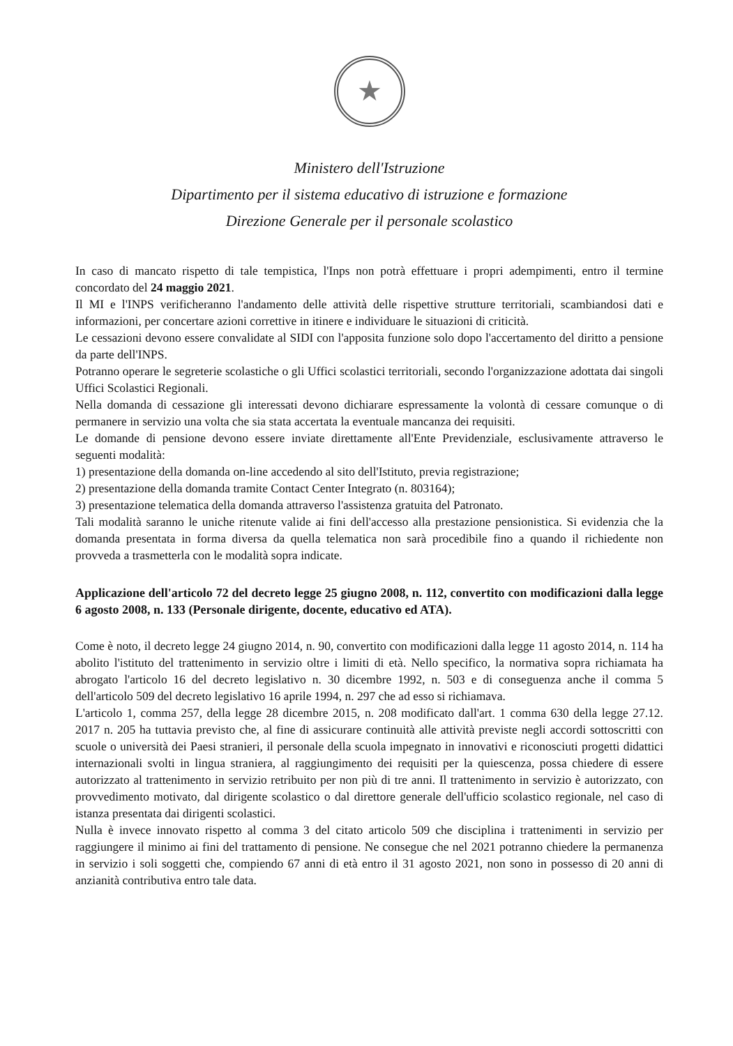★
Ministero dell'Istruzione
Dipartimento per il sistema educativo di istruzione e formazione
Direzione Generale per il personale scolastico
In caso di mancato rispetto di tale tempistica, l'Inps non potrà effettuare i propri adempimenti, entro il termine concordato del 24 maggio 2021.
Il MI e l'INPS verificheranno l'andamento delle attività delle rispettive strutture territoriali, scambiandosi dati e informazioni, per concertare azioni correttive in itinere e individuare le situazioni di criticità.
Le cessazioni devono essere convalidate al SIDI con l'apposita funzione solo dopo l'accertamento del diritto a pensione da parte dell'INPS.
Potranno operare le segreterie scolastiche o gli Uffici scolastici territoriali, secondo l'organizzazione adottata dai singoli Uffici Scolastici Regionali.
Nella domanda di cessazione gli interessati devono dichiarare espressamente la volontà di cessare comunque o di permanere in servizio una volta che sia stata accertata la eventuale mancanza dei requisiti.
Le domande di pensione devono essere inviate direttamente all'Ente Previdenziale, esclusivamente attraverso le seguenti modalità:
1) presentazione della domanda on-line accedendo al sito dell'Istituto, previa registrazione;
2) presentazione della domanda tramite Contact Center Integrato (n. 803164);
3) presentazione telematica della domanda attraverso l'assistenza gratuita del Patronato.
Tali modalità saranno le uniche ritenute valide ai fini dell'accesso alla prestazione pensionistica. Si evidenzia che la domanda presentata in forma diversa da quella telematica non sarà procedibile fino a quando il richiedente non provveda a trasmetterla con le modalità sopra indicate.
Applicazione dell'articolo 72 del decreto legge 25 giugno 2008, n. 112, convertito con modificazioni dalla legge 6 agosto 2008, n. 133 (Personale dirigente, docente, educativo ed ATA).
Come è noto, il decreto legge 24 giugno 2014, n. 90, convertito con modificazioni dalla legge 11 agosto 2014, n. 114 ha abolito l'istituto del trattenimento in servizio oltre i limiti di età. Nello specifico, la normativa sopra richiamata ha abrogato l'articolo 16 del decreto legislativo n. 30 dicembre 1992, n. 503 e di conseguenza anche il comma 5 dell'articolo 509 del decreto legislativo 16 aprile 1994, n. 297 che ad esso si richiamava.
L'articolo 1, comma 257, della legge 28 dicembre 2015, n. 208 modificato dall'art. 1 comma 630 della legge 27.12. 2017 n. 205 ha tuttavia previsto che, al fine di assicurare continuità alle attività previste negli accordi sottoscritti con scuole o università dei Paesi stranieri, il personale della scuola impegnato in innovativi e riconosciuti progetti didattici internazionali svolti in lingua straniera, al raggiungimento dei requisiti per la quiescenza, possa chiedere di essere autorizzato al trattenimento in servizio retribuito per non più di tre anni. Il trattenimento in servizio è autorizzato, con provvedimento motivato, dal dirigente scolastico o dal direttore generale dell'ufficio scolastico regionale, nel caso di istanza presentata dai dirigenti scolastici.
Nulla è invece innovato rispetto al comma 3 del citato articolo 509 che disciplina i trattenimenti in servizio per raggiungere il minimo ai fini del trattamento di pensione. Ne consegue che nel 2021 potranno chiedere la permanenza in servizio i soli soggetti che, compiendo 67 anni di età entro il 31 agosto 2021, non sono in possesso di 20 anni di anzianità contributiva entro tale data.